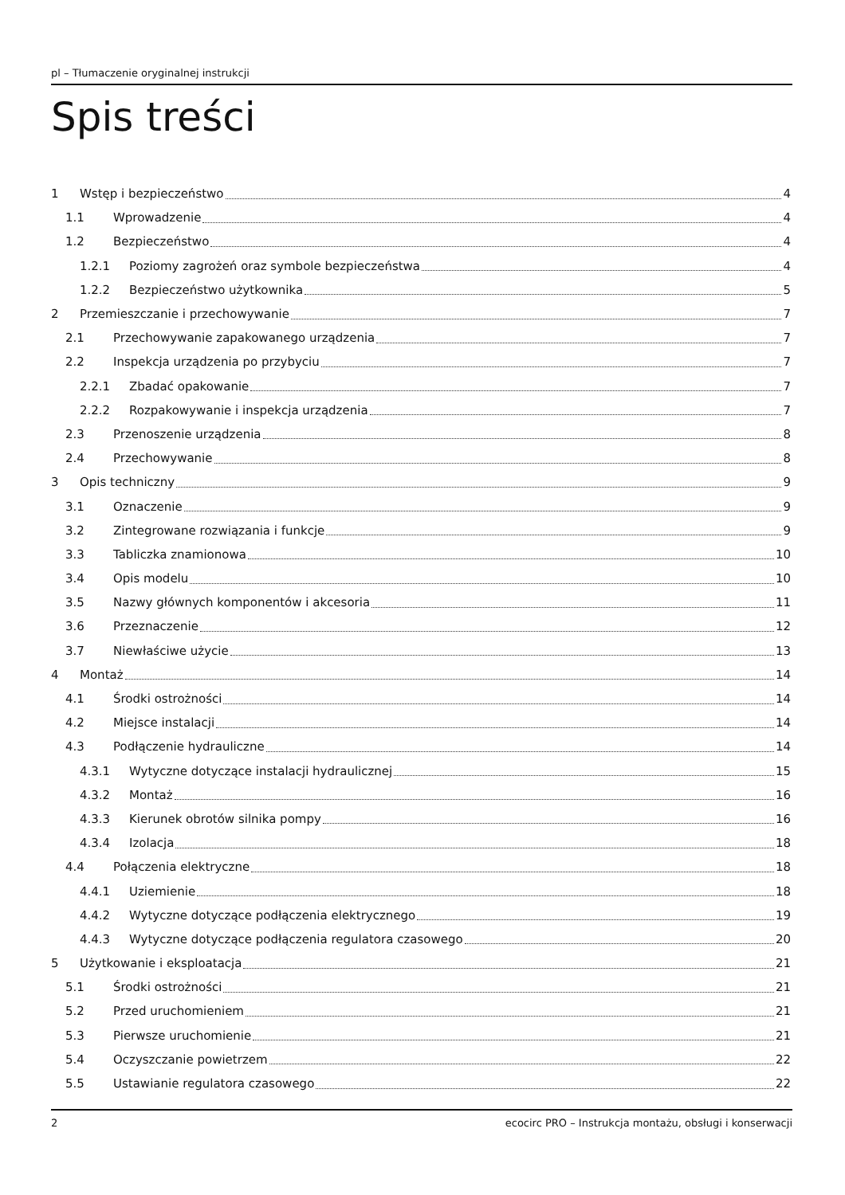pl – Tłumaczenie oryginalnej instrukcji
Spis treści
1 Wstęp i bezpieczeństwo 4
1.1 Wprowadzenie 4
1.2 Bezpieczeństwo 4
1.2.1 Poziomy zagrożeń oraz symbole bezpieczeństwa 4
1.2.2 Bezpieczeństwo użytkownika 5
2 Przemieszczanie i przechowywanie 7
2.1 Przechowywanie zapakowanego urządzenia 7
2.2 Inspekcja urządzenia po przybyciu 7
2.2.1 Zbadać opakowanie 7
2.2.2 Rozpakowywanie i inspekcja urządzenia 7
2.3 Przenoszenie urządzenia 8
2.4 Przechowywanie 8
3 Opis techniczny 9
3.1 Oznaczenie 9
3.2 Zintegrowane rozwiązania i funkcje 9
3.3 Tabliczka znamionowa 10
3.4 Opis modelu 10
3.5 Nazwy głównych komponentów i akcesoria 11
3.6 Przeznaczenie 12
3.7 Niewłaściwe użycie 13
4 Montaż 14
4.1 Środki ostrożności 14
4.2 Miejsce instalacji 14
4.3 Podłączenie hydrauliczne 14
4.3.1 Wytyczne dotyczące instalacji hydraulicznej 15
4.3.2 Montaż 16
4.3.3 Kierunek obrotów silnika pompy 16
4.3.4 Izolacja 18
4.4 Połączenia elektryczne 18
4.4.1 Uziemienie 18
4.4.2 Wytyczne dotyczące podłączenia elektrycznego 19
4.4.3 Wytyczne dotyczące podłączenia regulatora czasowego 20
5 Użytkowanie i eksploatacja 21
5.1 Środki ostrożności 21
5.2 Przed uruchomieniem 21
5.3 Pierwsze uruchomienie 21
5.4 Oczyszczanie powietrzem 22
5.5 Ustawianie regulatora czasowego 22
2 ecocirc PRO – Instrukcja montażu, obsługi i konserwacji